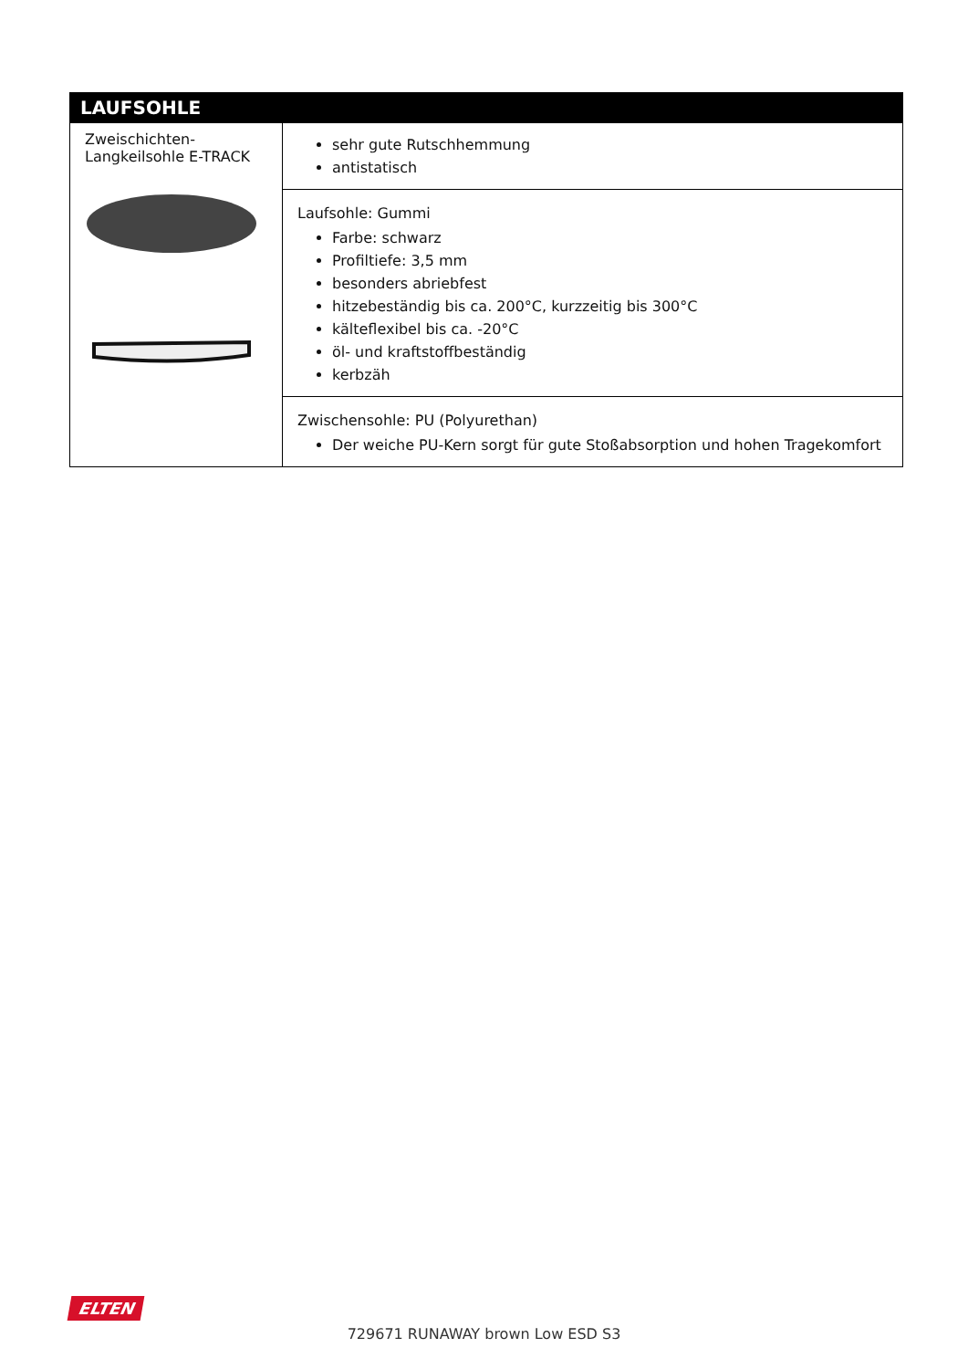| LAUFSOHLE | |
| --- | --- |
| Zweischichten-Langkeilsohle E-TRACK | sehr gute Rutschhemmung antistatisch |
| | Laufsohle: Gummi Farbe: schwarz Profiltiefe: 3,5 mm besonders abriebfest hitzebeständig bis ca. 200°C, kurzzeitig bis 300°C kälteflexibel bis ca. -20°C öl- und kraftstoffbeständig kerbzäh |
| | Zwischensohle: PU (Polyurethan) Der weiche PU-Kern sorgt für gute Stoßabsorption und hohen Tragekomfort |
ELTEN
729671 RUNAWAY brown Low ESD S3